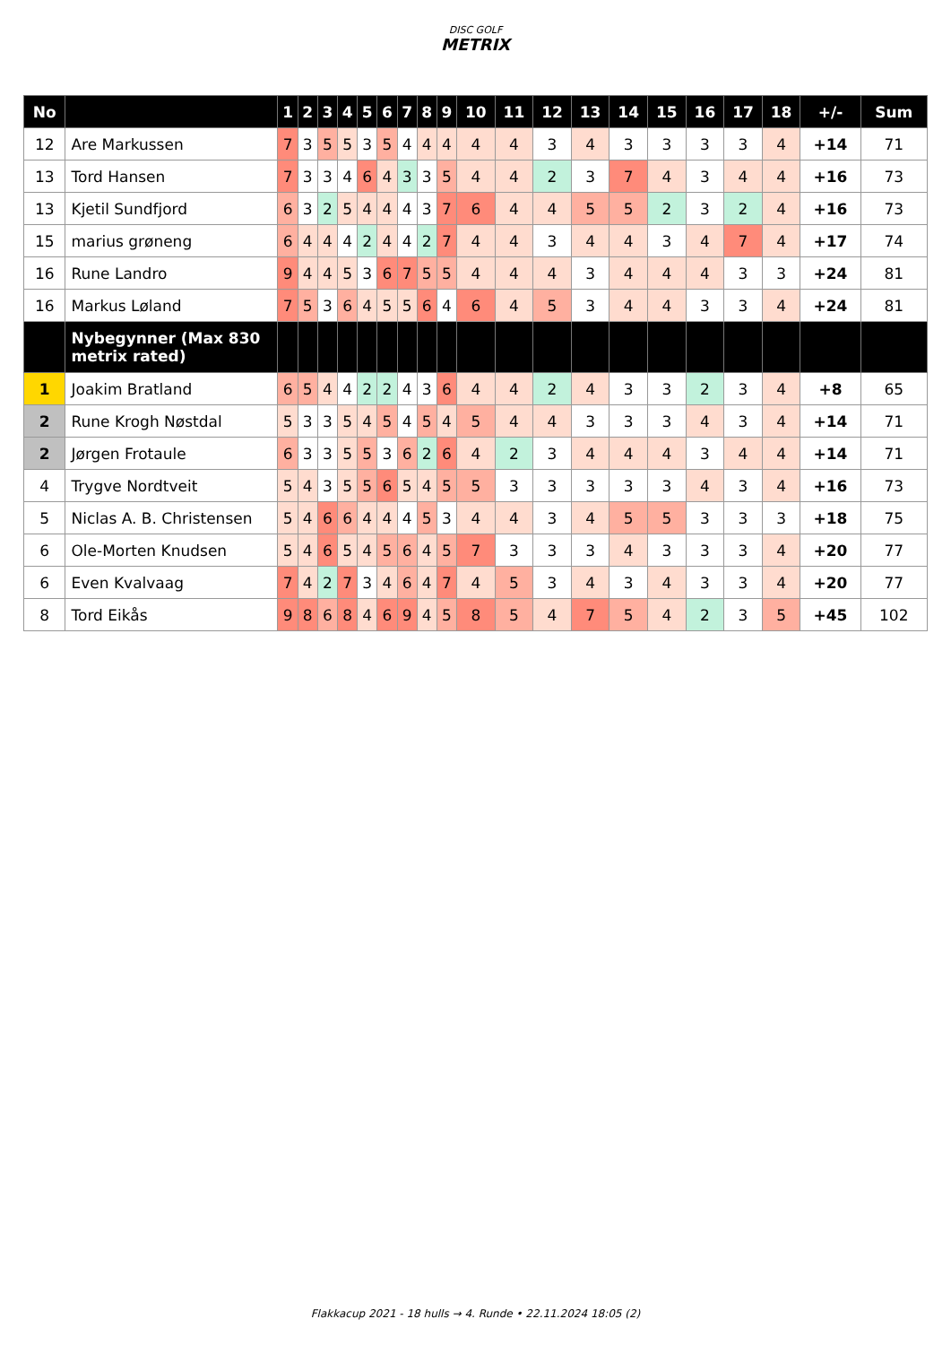DISC GOLF
METRIX
| No | | 1 | 2 | 3 | 4 | 5 | 6 | 7 | 8 | 9 | 10 | 11 | 12 | 13 | 14 | 15 | 16 | 17 | 18 | +/- | Sum |
| --- | --- | --- | --- | --- | --- | --- | --- | --- | --- | --- | --- | --- | --- | --- | --- | --- | --- | --- | --- | --- | --- |
| 12 | Are Markussen | 7 | 3 | 5 | 5 | 3 | 5 | 4 | 4 | 4 | 4 | 4 | 3 | 4 | 3 | 3 | 3 | 3 | 4 | +14 | 71 |
| 13 | Tord Hansen | 7 | 3 | 3 | 4 | 6 | 4 | 3 | 3 | 5 | 4 | 4 | 2 | 3 | 7 | 4 | 3 | 4 | 4 | +16 | 73 |
| 13 | Kjetil Sundfjord | 6 | 3 | 2 | 5 | 4 | 4 | 4 | 3 | 7 | 6 | 4 | 4 | 5 | 5 | 2 | 3 | 2 | 4 | +16 | 73 |
| 15 | marius grøneng | 6 | 4 | 4 | 4 | 2 | 4 | 4 | 2 | 7 | 4 | 4 | 3 | 4 | 4 | 3 | 4 | 7 | 4 | +17 | 74 |
| 16 | Rune Landro | 9 | 4 | 4 | 5 | 3 | 6 | 7 | 5 | 5 | 4 | 4 | 4 | 3 | 4 | 4 | 4 | 3 | 3 | +24 | 81 |
| 16 | Markus Løland | 7 | 5 | 3 | 6 | 4 | 5 | 5 | 6 | 4 | 6 | 4 | 5 | 3 | 4 | 4 | 3 | 3 | 4 | +24 | 81 |
| | Nybegynner (Max 830 metrix rated) | | | | | | | | | | | | | | | | | | | | |
| 1 | Joakim Bratland | 6 | 5 | 4 | 4 | 2 | 2 | 4 | 3 | 6 | 4 | 4 | 2 | 4 | 3 | 3 | 2 | 3 | 4 | +8 | 65 |
| 2 | Rune Krogh Nøstdal | 5 | 3 | 3 | 5 | 4 | 5 | 4 | 5 | 4 | 5 | 4 | 4 | 3 | 3 | 3 | 4 | 3 | 4 | +14 | 71 |
| 2 | Jørgen Frotaule | 6 | 3 | 3 | 5 | 5 | 3 | 6 | 2 | 6 | 4 | 2 | 3 | 4 | 4 | 4 | 3 | 4 | 4 | +14 | 71 |
| 4 | Trygve Nordtveit | 5 | 4 | 3 | 5 | 5 | 6 | 5 | 4 | 5 | 5 | 3 | 3 | 3 | 3 | 3 | 4 | 3 | 4 | +16 | 73 |
| 5 | Niclas A. B. Christensen | 5 | 4 | 6 | 6 | 4 | 4 | 4 | 5 | 3 | 4 | 4 | 3 | 4 | 5 | 5 | 3 | 3 | 3 | +18 | 75 |
| 6 | Ole-Morten Knudsen | 5 | 4 | 6 | 5 | 4 | 5 | 6 | 4 | 5 | 7 | 3 | 3 | 3 | 4 | 3 | 3 | 3 | 4 | +20 | 77 |
| 6 | Even Kvalvaag | 7 | 4 | 2 | 7 | 3 | 4 | 6 | 4 | 7 | 4 | 5 | 3 | 4 | 3 | 4 | 3 | 3 | 4 | +20 | 77 |
| 8 | Tord Eikås | 9 | 8 | 6 | 8 | 4 | 6 | 9 | 4 | 5 | 8 | 5 | 4 | 7 | 5 | 4 | 2 | 3 | 5 | +45 | 102 |
Flakkacup 2021 - 18 hulls → 4. Runde • 22.11.2024 18:05 (2)